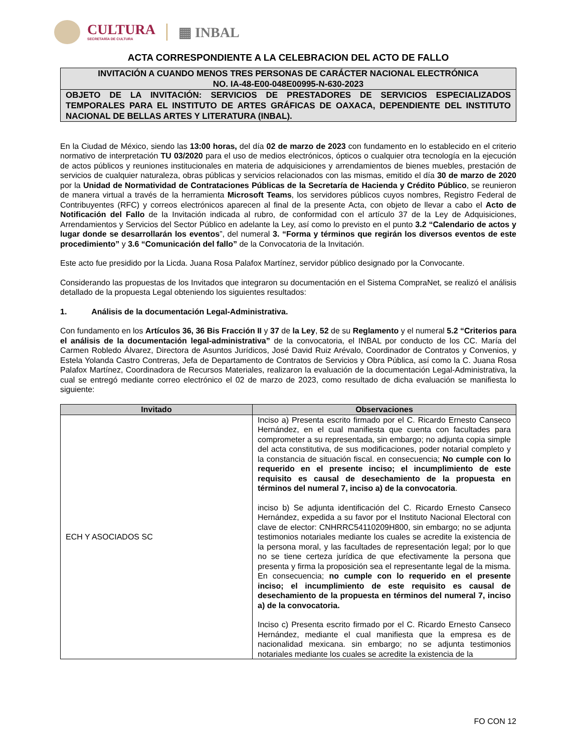CULTURA
SECRETARÍA DE CULTURA
▦ INBAL
ACTA CORRESPONDIENTE A LA CELEBRACION DEL ACTO DE FALLO
INVITACIÓN A CUANDO MENOS TRES PERSONAS DE CARÁCTER NACIONAL ELECTRÓNICA
NO. IA-48-E00-048E00995-N-630-2023
OBJETO DE LA INVITACIÓN: SERVICIOS DE PRESTADORES DE SERVICIOS ESPECIALIZADOS TEMPORALES PARA EL INSTITUTO DE ARTES GRÁFICAS DE OAXACA, DEPENDIENTE DEL INSTITUTO NACIONAL DE BELLAS ARTES Y LITERATURA (INBAL).
En la Ciudad de México, siendo las 13:00 horas, del día 02 de marzo de 2023 con fundamento en lo establecido en el criterio normativo de interpretación TU 03/2020 para el uso de medios electrónicos, ópticos o cualquier otra tecnología en la ejecución de actos públicos y reuniones institucionales en materia de adquisiciones y arrendamientos de bienes muebles, prestación de servicios de cualquier naturaleza, obras públicas y servicios relacionados con las mismas, emitido el día 30 de marzo de 2020 por la Unidad de Normatividad de Contrataciones Públicas de la Secretaría de Hacienda y Crédito Público, se reunieron de manera virtual a través de la herramienta Microsoft Teams, los servidores públicos cuyos nombres, Registro Federal de Contribuyentes (RFC) y correos electrónicos aparecen al final de la presente Acta, con objeto de llevar a cabo el Acto de Notificación del Fallo de la Invitación indicada al rubro, de conformidad con el artículo 37 de la Ley de Adquisiciones, Arrendamientos y Servicios del Sector Público en adelante la Ley, así como lo previsto en el punto 3.2 “Calendario de actos y lugar donde se desarrollarán los eventos”, del numeral 3. “Forma y términos que regirán los diversos eventos de este procedimiento” y 3.6 “Comunicación del fallo” de la Convocatoria de la Invitación.
Este acto fue presidido por la Licda. Juana Rosa Palafox Martínez, servidor público designado por la Convocante.
Considerando las propuestas de los Invitados que integraron su documentación en el Sistema CompraNet, se realizó el análisis detallado de la propuesta Legal obteniendo los siguientes resultados:
1. Análisis de la documentación Legal-Administrativa.
Con fundamento en los Artículos 36, 36 Bis Fracción II y 37 de la Ley, 52 de su Reglamento y el numeral 5.2 “Criterios para el análisis de la documentación legal-administrativa” de la convocatoria, el INBAL por conducto de los CC. María del Carmen Robledo Álvarez, Directora de Asuntos Jurídicos, José David Ruiz Arévalo, Coordinador de Contratos y Convenios, y Estela Yolanda Castro Contreras, Jefa de Departamento de Contratos de Servicios y Obra Pública, así como la C. Juana Rosa Palafox Martínez, Coordinadora de Recursos Materiales, realizaron la evaluación de la documentación Legal-Administrativa, la cual se entregó mediante correo electrónico el 02 de marzo de 2023, como resultado de dicha evaluación se manifiesta lo siguiente:
| Invitado | Observaciones |
| --- | --- |
| ECH Y ASOCIADOS SC | Inciso a) Presenta escrito firmado por el C. Ricardo Ernesto Canseco Hernández, en el cual manifiesta que cuenta con facultades para comprometer a su representada, sin embargo; no adjunta copia simple del acta constitutiva, de sus modificaciones, poder notarial completo y la constancia de situación fiscal. en consecuencia; No cumple con lo requerido en el presente inciso; el incumplimiento de este requisito es causal de desechamiento de la propuesta en términos del numeral 7, inciso a) de la convocatoria . inciso b) Se adjunta identificación del C. Ricardo Ernesto Canseco Hernández, expedida a su favor por el Instituto Nacional Electoral con clave de elector: CNHRRC54110209H800, sin embargo; no se adjunta testimonios notariales mediante los cuales se acredite la existencia de la persona moral, y las facultades de representación legal; por lo que no se tiene certeza jurídica de que efectivamente la persona que presenta y firma la proposición sea el representante legal de la misma. En consecuencia; no cumple con lo requerido en el presente inciso; el incumplimiento de este requisito es causal de desechamiento de la propuesta en términos del numeral 7, inciso a) de la convocatoria. Inciso c) Presenta escrito firmado por el C. Ricardo Ernesto Canseco Hernández, mediante el cual manifiesta que la empresa es de nacionalidad mexicana. sin embargo; no se adjunta testimonios notariales mediante los cuales se acredite la existencia de la |
FO CON 12